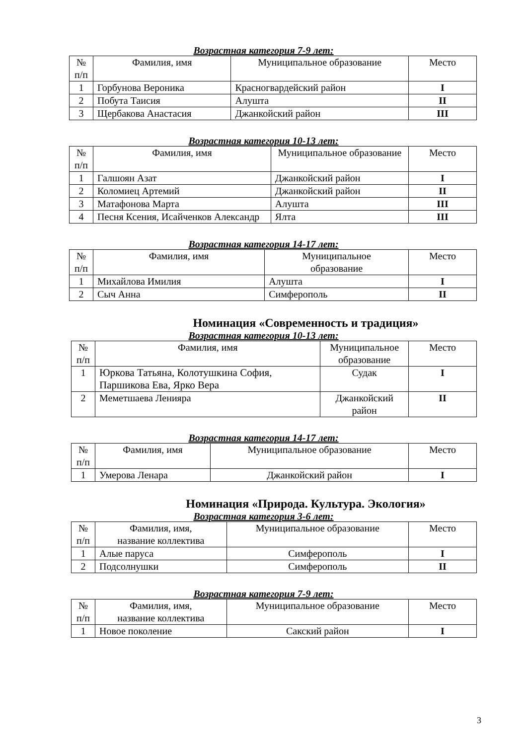Возрастная категория 7-9 лет:
| № п/п | Фамилия, имя | Муниципальное образование | Место |
| --- | --- | --- | --- |
| 1 | Горбунова Вероника | Красногвардейский район | I |
| 2 | Побута Таисия | Алушта | II |
| 3 | Щербакова Анастасия | Джанкойский район | III |
Возрастная категория 10-13 лет:
| № п/п | Фамилия, имя | Муниципальное образование | Место |
| --- | --- | --- | --- |
| 1 | Галшоян Азат | Джанкойский район | I |
| 2 | Коломиец Артемий | Джанкойский район | II |
| 3 | Матафонова Марта | Алушта | III |
| 4 | Песня Ксения, Исайченков Александр | Ялта | III |
Возрастная категория 14-17 лет:
| № п/п | Фамилия, имя | Муниципальное образование | Место |
| --- | --- | --- | --- |
| 1 | Михайлова Имилия | Алушта | I |
| 2 | Сыч Анна | Симферополь | II |
Номинация «Современность и традиция»
Возрастная категория 10-13 лет:
| № п/п | Фамилия, имя | Муниципальное образование | Место |
| --- | --- | --- | --- |
| 1 | Юркова Татьяна, Колотушкина София, Паршикова Ева, Ярко Вера | Судак | I |
| 2 | Меметшаева Ленияра | Джанкойский район | II |
Возрастная категория 14-17 лет:
| № п/п | Фамилия, имя | Муниципальное образование | Место |
| --- | --- | --- | --- |
| 1 | Умерова Ленара | Джанкойский район | I |
Номинация «Природа. Культура. Экология»
Возрастная категория 3-6 лет:
| № п/п | Фамилия, имя, название коллектива | Муниципальное образование | Место |
| --- | --- | --- | --- |
| 1 | Алые паруса | Симферополь | I |
| 2 | Подсолнушки | Симферополь | II |
Возрастная категория 7-9 лет:
| № п/п | Фамилия, имя, название коллектива | Муниципальное образование | Место |
| --- | --- | --- | --- |
| 1 | Новое поколение | Сакский район | I |
3